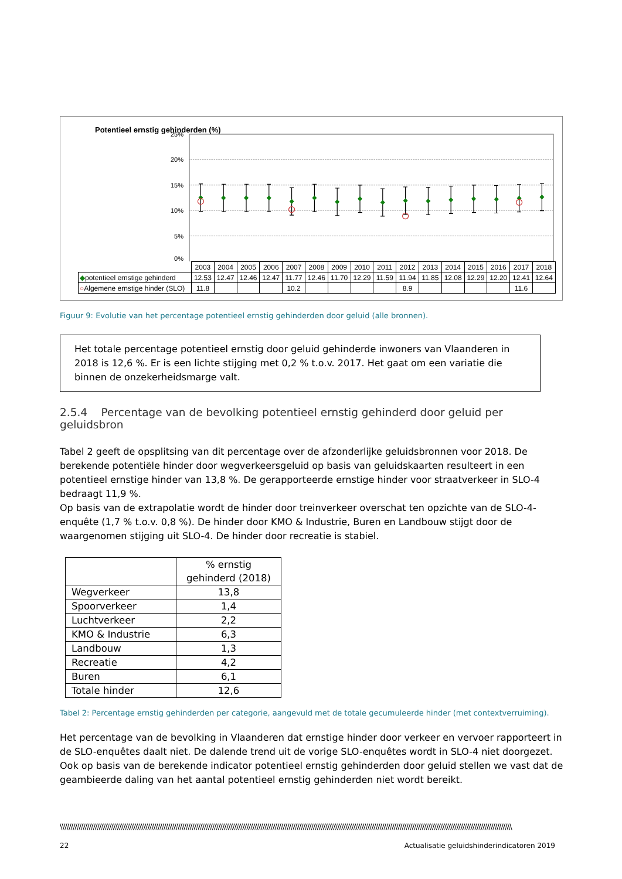Potentieel ernstig gehinderden (%)
25%
20%
15%
10%
5%
0%
| | 2003 | 2004 | 2005 | 2006 | 2007 | 2008 | 2009 | 2010 | 2011 | 2012 | 2013 | 2014 | 2015 | 2016 | 2017 | 2018 |
| ◆ potentieel ernstige gehinderd | 12.53 | 12.47 | 12.46 | 12.47 | 11.77 | 12.46 | 11.70 | 12.29 | 11.59 | 11.94 | 11.85 | 12.08 | 12.29 | 12.20 | 12.41 | 12.64 |
| ○ Algemene ernstige hinder (SLO) | 11.8 | | | | 10.2 | | | | | 8.9 | | | | | 11.6 | |
Figuur 9: Evolutie van het percentage potentieel ernstig gehinderden door geluid (alle bronnen).
Het totale percentage potentieel ernstig door geluid gehinderde inwoners van Vlaanderen in 2018 is 12,6 %. Er is een lichte stijging met 0,2 % t.o.v. 2017. Het gaat om een variatie die binnen de onzekerheidsmarge valt.
2.5.4 Percentage van de bevolking potentieel ernstig gehinderd door geluid per geluidsbron
Tabel 2 geeft de opsplitsing van dit percentage over de afzonderlijke geluidsbronnen voor 2018. De berekende potentiële hinder door wegverkeersgeluid op basis van geluidskaarten resulteert in een potentieel ernstige hinder van 13,8 %. De gerapporteerde ernstige hinder voor straatverkeer in SLO-4 bedraagt 11,9 %.
Op basis van de extrapolatie wordt de hinder door treinverkeer overschat ten opzichte van de SLO-4-enquête (1,7 % t.o.v. 0,8 %). De hinder door KMO & Industrie, Buren en Landbouw stijgt door de waargenomen stijging uit SLO-4. De hinder door recreatie is stabiel.
| | % ernstig gehinderd (2018) |
| --- | --- |
| Wegverkeer | 13,8 |
| Spoorverkeer | 1,4 |
| Luchtverkeer | 2,2 |
| KMO & Industrie | 6,3 |
| Landbouw | 1,3 |
| Recreatie | 4,2 |
| Buren | 6,1 |
| Totale hinder | 12,6 |
Tabel 2: Percentage ernstig gehinderden per categorie, aangevuld met de totale gecumuleerde hinder (met contextverruiming).
Het percentage van de bevolking in Vlaanderen dat ernstige hinder door verkeer en vervoer rapporteert in de SLO-enquêtes daalt niet. De dalende trend uit de vorige SLO-enquêtes wordt in SLO-4 niet doorgezet. Ook op basis van de berekende indicator potentieel ernstig gehinderden door geluid stellen we vast dat de geambieerde daling van het aantal potentieel ernstig gehinderden niet wordt bereikt.
\\\\\\\\\\\\\\\\\\\\\\\\\\\\\\\\\\\\\\\\\\\\\\\\\\\\\\\\\\\\\\\\\\\\\\\\\\\\\\\\\\\\\\\\\\\\\\\\\\\\\\\\\\\\\\\\\\\\\\\\\\\\\\\\\\\\\\\\\\\\\\\\\\\\\\\\\\\\\\\\\\\\\\\\\\\\\\\\\\\\\\\\\\\\\\\\\\\\\\\\\\\\\\\\\\\\\\\\\\\\\\\\\\\\
22 Actualisatie geluidshinderindicatoren 2019